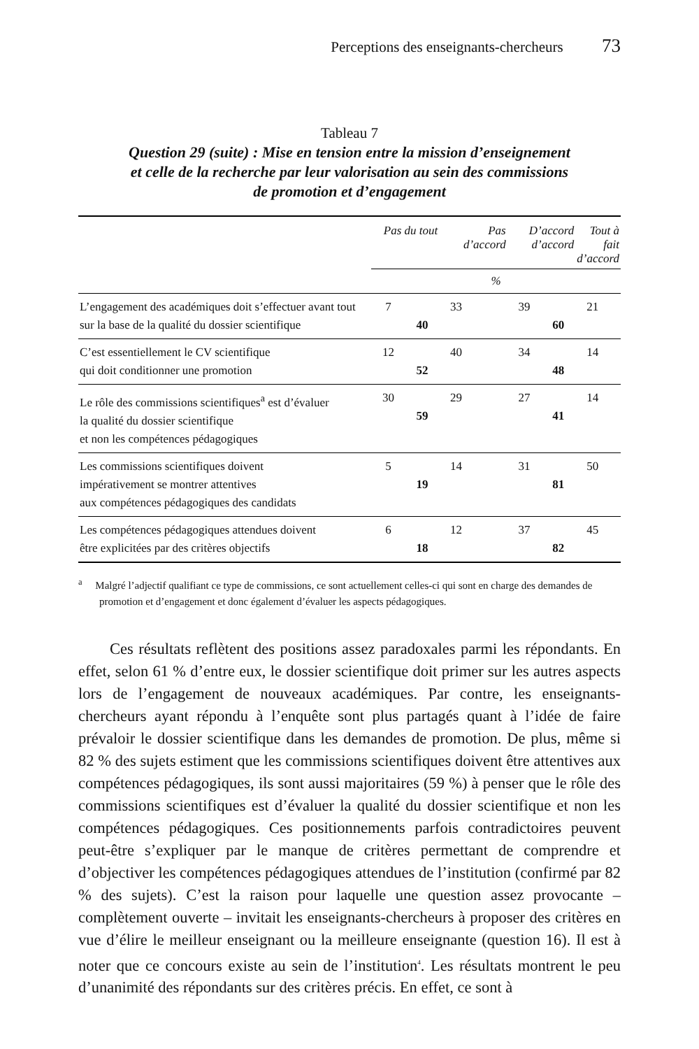Perceptions des enseignants-chercheurs 73
Tableau 7
Question 29 (suite) : Mise en tension entre la mission d’enseignement
et celle de la recherche par leur valorisation au sein des commissions
de promotion et d’engagement
| | Pas du tout | | Pas d’accord | | D’accord d’accord | | Tout à fait d’accord | |
| --- | --- | --- | --- | --- | --- | --- | --- | --- |
| | % | | | | | | | |
| L’engagement des académiques doit s’effectuer avant tout sur la base de la qualité du dossier scientifique | 7 | 40 | 33 | | 39 | 60 | 21 | |
| C’est essentiellement le CV scientifique qui doit conditionner une promotion | 12 | 52 | 40 | | 34 | 48 | 14 | |
| Le rôle des commissions scientifiques<sup>a</sup> est d’évaluer la qualité du dossier scientifique et non les compétences pédagogiques | 30 | 59 | 29 | | 27 | 41 | 14 | |
| Les commissions scientifiques doivent impérativement se montrer attentives aux compétences pédagogiques des candidats | 5 | 19 | 14 | | 31 | 81 | 50 | |
| Les compétences pédagogiques attendues doivent être explicitées par des critères objectifs | 6 | 18 | 12 | | 37 | 82 | 45 | |
<sup>a</sup> Malgré l’adjectif qualifiant ce type de commissions, ce sont actuellement celles-ci qui sont en charge des demandes de promotion et d’engagement et donc également d’évaluer les aspects pédagogiques.
Ces résultats reflètent des positions assez paradoxales parmi les répondants. En effet, selon 61 % d’entre eux, le dossier scientifique doit primer sur les autres aspects lors de l’engagement de nouveaux académiques. Par contre, les enseignants-chercheurs ayant répondu à l’enquête sont plus partagés quant à l’idée de faire prévaloir le dossier scientifique dans les demandes de promotion. De plus, même si 82 % des sujets estiment que les commissions scientifiques doivent être attentives aux compétences pédagogiques, ils sont aussi majoritaires (59 %) à penser que le rôle des commissions scientifiques est d’évaluer la qualité du dossier scientifique et non les compétences pédagogiques. Ces positionnements parfois contradictoires peuvent peut-être s’expliquer par le manque de critères permettant de comprendre et d’objectiver les compétences pédagogiques attendues de l’institution (confirmé par 82 % des sujets). C’est la raison pour laquelle une question assez provocante – complètement ouverte – invitait les enseignants-chercheurs à proposer des critères en vue d’élire le meilleur enseignant ou la meilleure enseignante (question 16). Il est à noter que ce concours existe au sein de l’institution<sup>4</sup>. Les résultats montrent le peu d’unanimité des répondants sur des critères précis. En effet, ce sont à